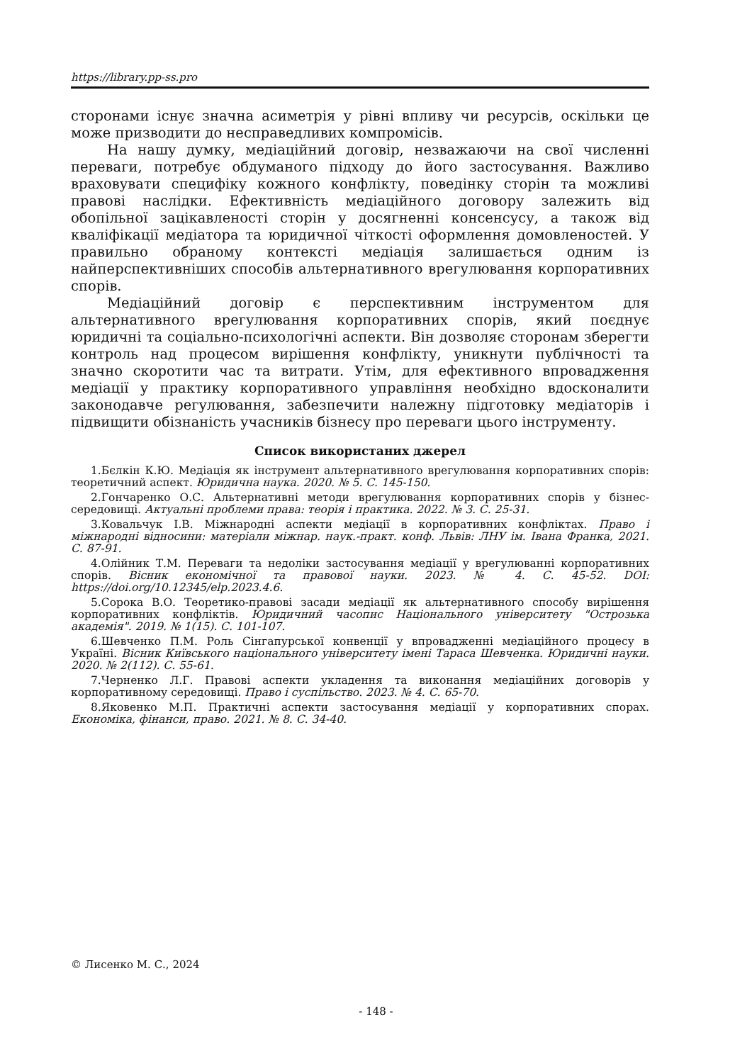https://library.pp-ss.pro
сторонами існує значна асиметрія у рівні впливу чи ресурсів, оскільки це може призводити до несправедливих компромісів.
На нашу думку, медіаційний договір, незважаючи на свої численні переваги, потребує обдуманого підходу до його застосування. Важливо враховувати специфіку кожного конфлікту, поведінку сторін та можливі правові наслідки. Ефективність медіаційного договору залежить від обопільної зацікавленості сторін у досягненні консенсусу, а також від кваліфікації медіатора та юридичної чіткості оформлення домовленостей. У правильно обраному контексті медіація залишається одним із найперспективніших способів альтернативного врегулювання корпоративних спорів.
Медіаційний договір є перспективним інструментом для альтернативного врегулювання корпоративних спорів, який поєднує юридичні та соціально-психологічні аспекти. Він дозволяє сторонам зберегти контроль над процесом вирішення конфлікту, уникнути публічності та значно скоротити час та витрати. Утім, для ефективного впровадження медіації у практику корпоративного управління необхідно вдосконалити законодавче регулювання, забезпечити належну підготовку медіаторів і підвищити обізнаність учасників бізнесу про переваги цього інструменту.
Список використаних джерел
1.Бєлкін К.Ю. Медіація як інструмент альтернативного врегулювання корпоративних спорів: теоретичний аспект. Юридична наука. 2020. № 5. С. 145-150.
2.Гончаренко О.С. Альтернативні методи врегулювання корпоративних спорів у бізнес-середовищі. Актуальні проблеми права: теорія і практика. 2022. № 3. С. 25-31.
3.Ковальчук І.В. Міжнародні аспекти медіації в корпоративних конфліктах. Право і міжнародні відносини: матеріали міжнар. наук.-практ. конф. Львів: ЛНУ ім. Івана Франка, 2021. С. 87-91.
4.Олійник Т.М. Переваги та недоліки застосування медіації у врегулюванні корпоративних спорів. Вісник економічної та правової науки. 2023. № 4. С. 45-52. DOI: https://doi.org/10.12345/elp.2023.4.6.
5.Сорока В.О. Теоретико-правові засади медіації як альтернативного способу вирішення корпоративних конфліктів. Юридичний часопис Національного університету "Острозька академія". 2019. № 1(15). С. 101-107.
6.Шевченко П.М. Роль Сінгапурської конвенції у впровадженні медіаційного процесу в Україні. Вісник Київського національного університету імені Тараса Шевченка. Юридичні науки. 2020. № 2(112). С. 55-61.
7.Черненко Л.Г. Правові аспекти укладення та виконання медіаційних договорів у корпоративному середовищі. Право і суспільство. 2023. № 4. С. 65-70.
8.Яковенко М.П. Практичні аспекти застосування медіації у корпоративних спорах. Економіка, фінанси, право. 2021. № 8. С. 34-40.
© Лисенко М. С., 2024
- 148 -